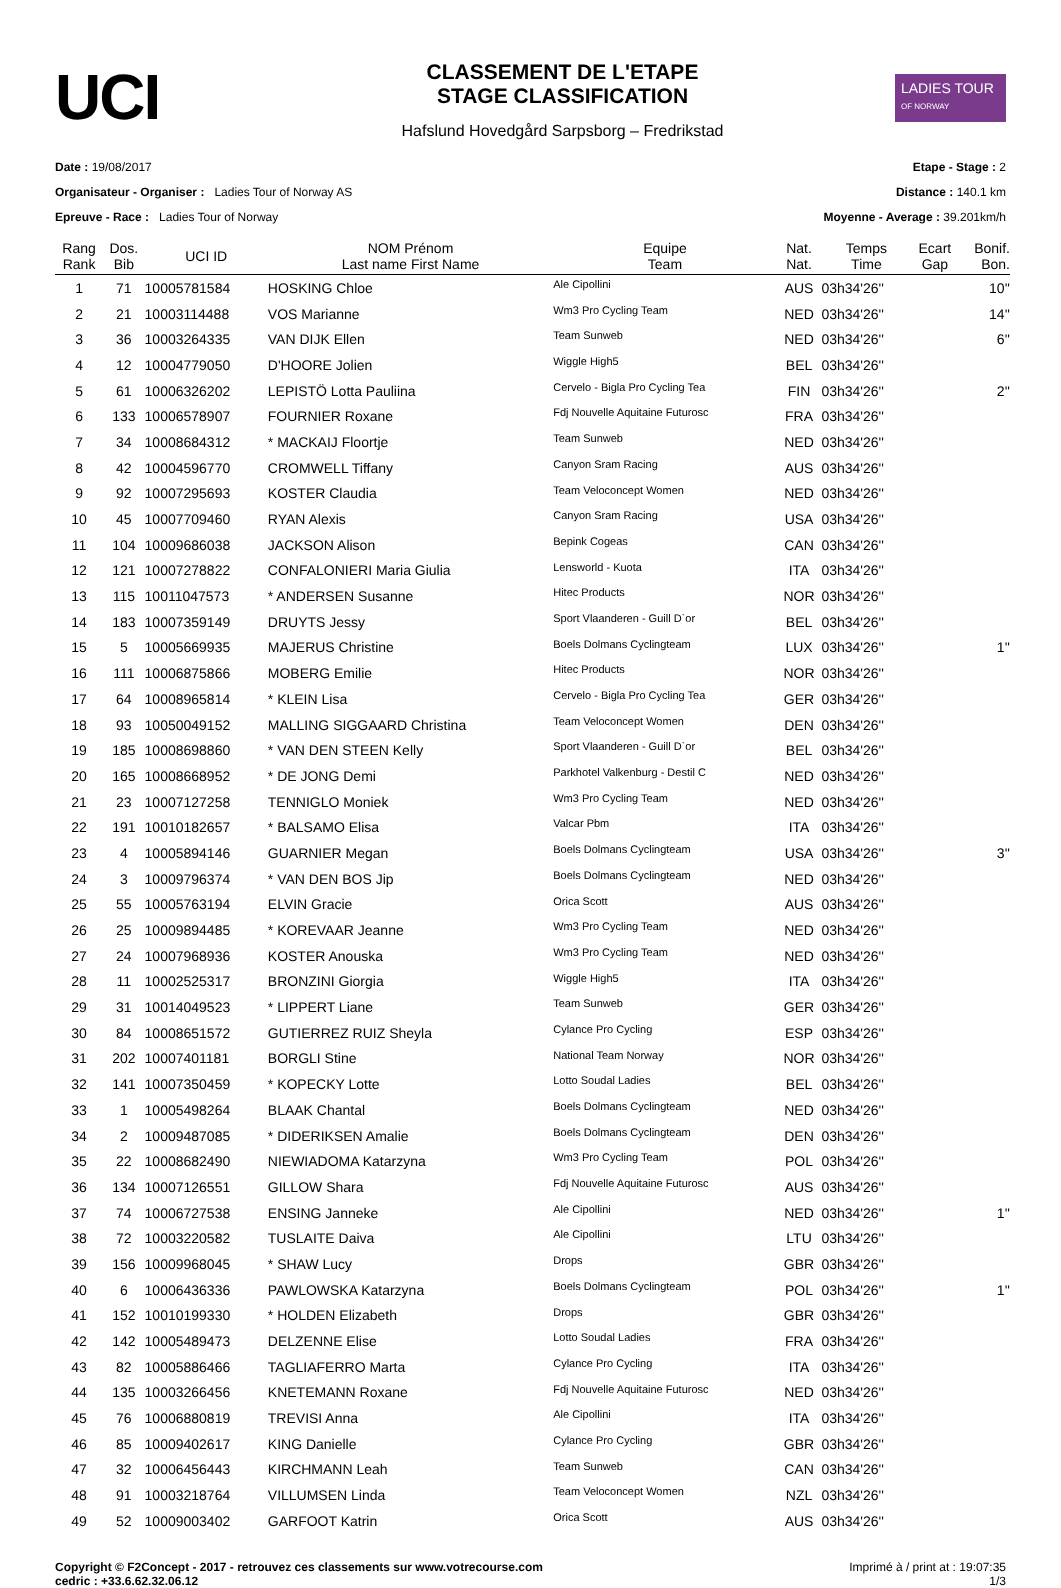UCI
CLASSEMENT DE L'ETAPE
STAGE CLASSIFICATION
Hafslund Hovedgård Sarpsborg – Fredrikstad
LADIES TOUR
OF NORWAY
Date : 19/08/2017
Organisateur - Organiser : Ladies Tour of Norway AS
Epreuve - Race : Ladies Tour of Norway
Etape - Stage : 2
Distance : 140.1 km
Moyenne - Average : 39.201km/h
| Rang Rank | Dos. Bib | UCI ID | NOM Prénom Last name First Name | Equipe Team | Nat. Nat. | Temps Time | Ecart Gap | Bonif. Bon. |
| --- | --- | --- | --- | --- | --- | --- | --- | --- |
| 1 | 71 | 10005781584 | HOSKING Chloe | Ale Cipollini | AUS | 03h34'26'' | | 10'' |
| 2 | 21 | 10003114488 | VOS Marianne | Wm3 Pro Cycling Team | NED | 03h34'26'' | | 14'' |
| 3 | 36 | 10003264335 | VAN DIJK Ellen | Team Sunweb | NED | 03h34'26'' | | 6'' |
| 4 | 12 | 10004779050 | D'HOORE Jolien | Wiggle High5 | BEL | 03h34'26'' | | |
| 5 | 61 | 10006326202 | LEPISTÖ Lotta Pauliina | Cervelo - Bigla Pro Cycling Tea | FIN | 03h34'26'' | | 2'' |
| 6 | 133 | 10006578907 | FOURNIER Roxane | Fdj Nouvelle Aquitaine Futurosc | FRA | 03h34'26'' | | |
| 7 | 34 | 10008684312 | * MACKAIJ Floortje | Team Sunweb | NED | 03h34'26'' | | |
| 8 | 42 | 10004596770 | CROMWELL Tiffany | Canyon Sram Racing | AUS | 03h34'26'' | | |
| 9 | 92 | 10007295693 | KOSTER Claudia | Team Veloconcept Women | NED | 03h34'26'' | | |
| 10 | 45 | 10007709460 | RYAN Alexis | Canyon Sram Racing | USA | 03h34'26'' | | |
| 11 | 104 | 10009686038 | JACKSON Alison | Bepink Cogeas | CAN | 03h34'26'' | | |
| 12 | 121 | 10007278822 | CONFALONIERI Maria Giulia | Lensworld - Kuota | ITA | 03h34'26'' | | |
| 13 | 115 | 10011047573 | * ANDERSEN Susanne | Hitec Products | NOR | 03h34'26'' | | |
| 14 | 183 | 10007359149 | DRUYTS Jessy | Sport Vlaanderen - Guill D`or | BEL | 03h34'26'' | | |
| 15 | 5 | 10005669935 | MAJERUS Christine | Boels Dolmans Cyclingteam | LUX | 03h34'26'' | | 1'' |
| 16 | 111 | 10006875866 | MOBERG Emilie | Hitec Products | NOR | 03h34'26'' | | |
| 17 | 64 | 10008965814 | * KLEIN Lisa | Cervelo - Bigla Pro Cycling Tea | GER | 03h34'26'' | | |
| 18 | 93 | 10050049152 | MALLING SIGGAARD Christina | Team Veloconcept Women | DEN | 03h34'26'' | | |
| 19 | 185 | 10008698860 | * VAN DEN STEEN Kelly | Sport Vlaanderen - Guill D`or | BEL | 03h34'26'' | | |
| 20 | 165 | 10008668952 | * DE JONG Demi | Parkhotel Valkenburg - Destil C | NED | 03h34'26'' | | |
| 21 | 23 | 10007127258 | TENNIGLO Moniek | Wm3 Pro Cycling Team | NED | 03h34'26'' | | |
| 22 | 191 | 10010182657 | * BALSAMO Elisa | Valcar Pbm | ITA | 03h34'26'' | | |
| 23 | 4 | 10005894146 | GUARNIER Megan | Boels Dolmans Cyclingteam | USA | 03h34'26'' | | 3'' |
| 24 | 3 | 10009796374 | * VAN DEN BOS Jip | Boels Dolmans Cyclingteam | NED | 03h34'26'' | | |
| 25 | 55 | 10005763194 | ELVIN Gracie | Orica Scott | AUS | 03h34'26'' | | |
| 26 | 25 | 10009894485 | * KOREVAAR Jeanne | Wm3 Pro Cycling Team | NED | 03h34'26'' | | |
| 27 | 24 | 10007968936 | KOSTER Anouska | Wm3 Pro Cycling Team | NED | 03h34'26'' | | |
| 28 | 11 | 10002525317 | BRONZINI Giorgia | Wiggle High5 | ITA | 03h34'26'' | | |
| 29 | 31 | 10014049523 | * LIPPERT Liane | Team Sunweb | GER | 03h34'26'' | | |
| 30 | 84 | 10008651572 | GUTIERREZ RUIZ Sheyla | Cylance Pro Cycling | ESP | 03h34'26'' | | |
| 31 | 202 | 10007401181 | BORGLI Stine | National Team Norway | NOR | 03h34'26'' | | |
| 32 | 141 | 10007350459 | * KOPECKY Lotte | Lotto Soudal Ladies | BEL | 03h34'26'' | | |
| 33 | 1 | 10005498264 | BLAAK Chantal | Boels Dolmans Cyclingteam | NED | 03h34'26'' | | |
| 34 | 2 | 10009487085 | * DIDERIKSEN Amalie | Boels Dolmans Cyclingteam | DEN | 03h34'26'' | | |
| 35 | 22 | 10008682490 | NIEWIADOMA Katarzyna | Wm3 Pro Cycling Team | POL | 03h34'26'' | | |
| 36 | 134 | 10007126551 | GILLOW Shara | Fdj Nouvelle Aquitaine Futurosc | AUS | 03h34'26'' | | |
| 37 | 74 | 10006727538 | ENSING Janneke | Ale Cipollini | NED | 03h34'26'' | | 1'' |
| 38 | 72 | 10003220582 | TUSLAITE Daiva | Ale Cipollini | LTU | 03h34'26'' | | |
| 39 | 156 | 10009968045 | * SHAW Lucy | Drops | GBR | 03h34'26'' | | |
| 40 | 6 | 10006436336 | PAWLOWSKA Katarzyna | Boels Dolmans Cyclingteam | POL | 03h34'26'' | | 1'' |
| 41 | 152 | 10010199330 | * HOLDEN Elizabeth | Drops | GBR | 03h34'26'' | | |
| 42 | 142 | 10005489473 | DELZENNE Elise | Lotto Soudal Ladies | FRA | 03h34'26'' | | |
| 43 | 82 | 10005886466 | TAGLIAFERRO Marta | Cylance Pro Cycling | ITA | 03h34'26'' | | |
| 44 | 135 | 10003266456 | KNETEMANN Roxane | Fdj Nouvelle Aquitaine Futurosc | NED | 03h34'26'' | | |
| 45 | 76 | 10006880819 | TREVISI Anna | Ale Cipollini | ITA | 03h34'26'' | | |
| 46 | 85 | 10009402617 | KING Danielle | Cylance Pro Cycling | GBR | 03h34'26'' | | |
| 47 | 32 | 10006456443 | KIRCHMANN Leah | Team Sunweb | CAN | 03h34'26'' | | |
| 48 | 91 | 10003218764 | VILLUMSEN Linda | Team Veloconcept Women | NZL | 03h34'26'' | | |
| 49 | 52 | 10009003402 | GARFOOT Katrin | Orica Scott | AUS | 03h34'26'' | | |
Copyright © F2Concept - 2017 - retrouvez ces classements sur www.votrecourse.com
cedric : +33.6.62.32.06.12
Imprimé à / print at : 19:07:35
1/3